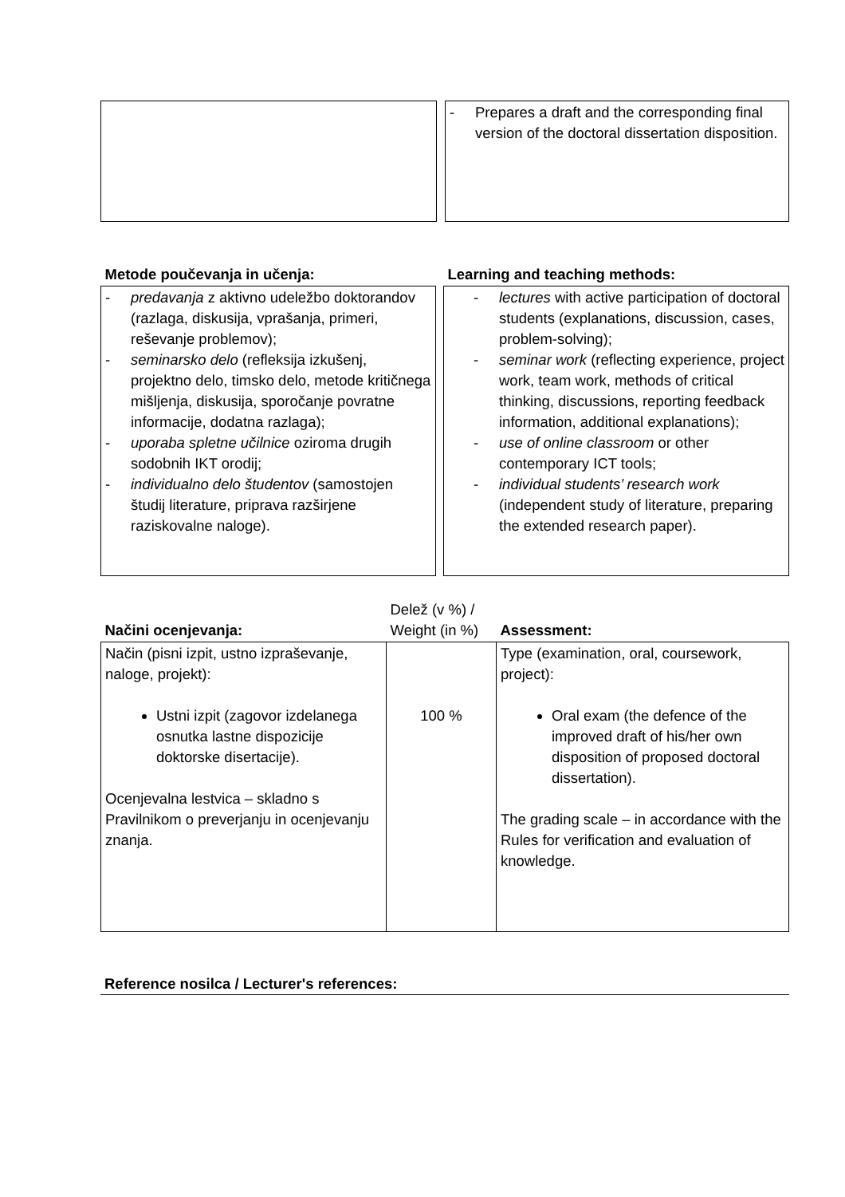| | | - Prepares a draft and the corresponding final version of the doctoral dissertation disposition. |
| Metode poučevanja in učenja: | | Learning and teaching methods: |
| - predavanja z aktivno udeležbo doktorandov (razlaga, diskusija, vprašanja, primeri, reševanje problemov); - seminarsko delo (refleksija izkušenj, projektno delo, timsko delo, metode kritičnega mišljenja, diskusija, sporočanje povratne informacije, dodatna razlaga); - uporaba spletne učilnice oziroma drugih sodobnih IKT orodij; - individualno delo študentov (samostojen študij literature, priprava razširjene raziskovalne naloge). | | - lectures with active participation of doctoral students (explanations, discussion, cases, problem-solving); - seminar work (reflecting experience, project work, team work, methods of critical thinking, discussions, reporting feedback information, additional explanations); - use of online classroom or other contemporary ICT tools; - individual students’ research work (independent study of literature, preparing the extended research paper). |
| Načini ocenjevanja: | Delež (v %) / Weight (in %) | Assessment: |
| Način (pisni izpit, ustno izpraševanje, naloge, projekt): Ustni izpit (zagovor izdelanega osnutka lastne dispozicije doktorske disertacije). Ocenjevalna lestvica – skladno s Pravilnikom o preverjanju in ocenjevanju znanja. | 100 % | Type (examination, oral, coursework, project): Oral exam (the defence of the improved draft of his/her own disposition of proposed doctoral dissertation). The grading scale – in accordance with the Rules for verification and evaluation of knowledge. |
Reference nosilca / Lecturer's references: